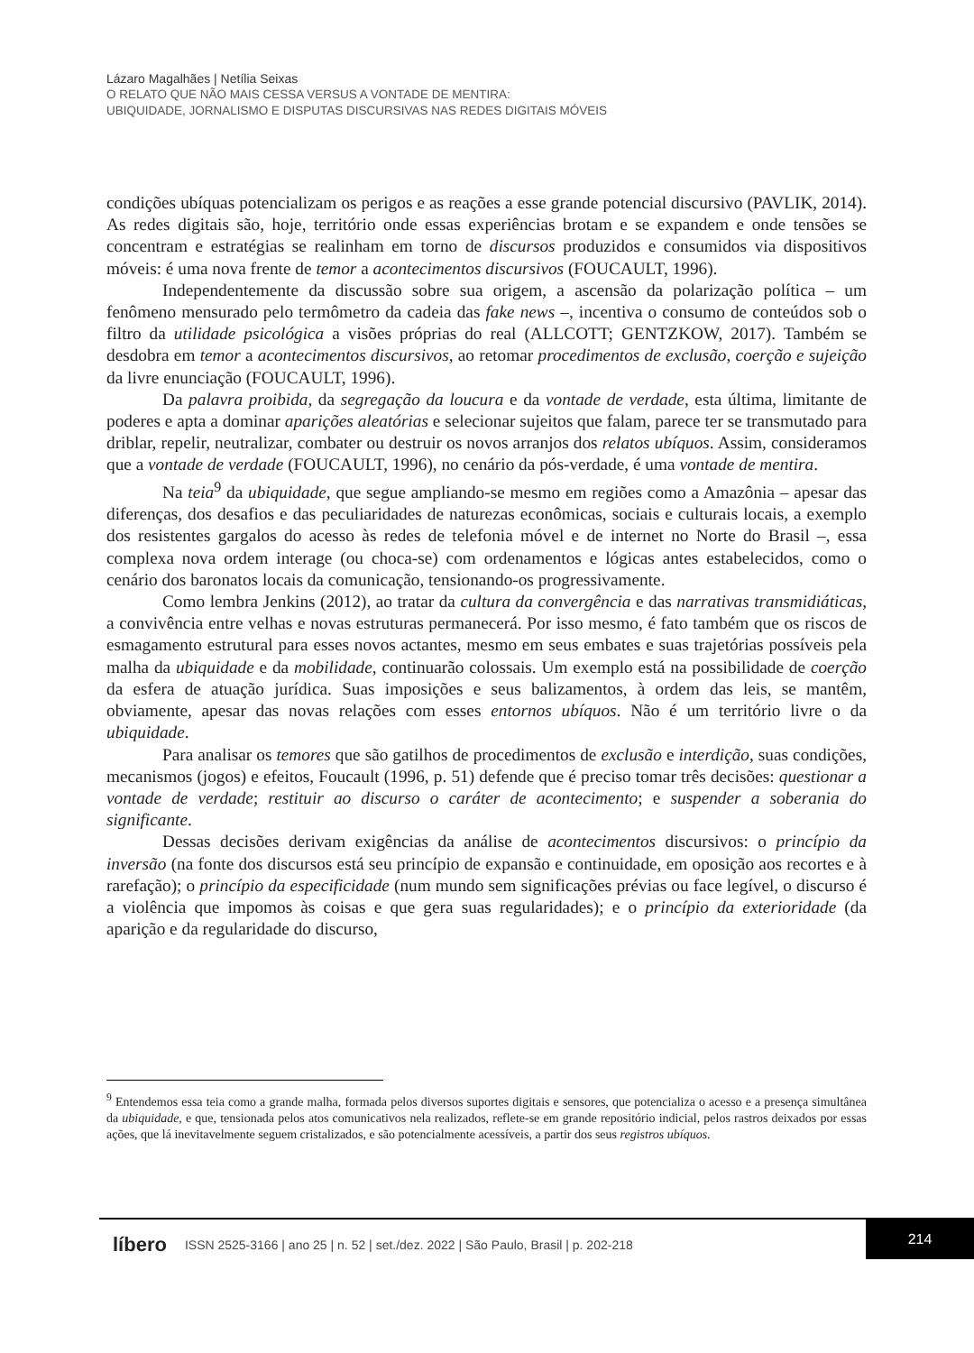Lázaro Magalhães | Netília Seixas
O RELATO QUE NÃO MAIS CESSA VERSUS A VONTADE DE MENTIRA:
UBIQUIDADE, JORNALISMO E DISPUTAS DISCURSIVAS NAS REDES DIGITAIS MÓVEIS
condições ubíquas potencializam os perigos e as reações a esse grande potencial discursivo (PAVLIK, 2014). As redes digitais são, hoje, território onde essas experiências brotam e se expandem e onde tensões se concentram e estratégias se realinham em torno de discursos produzidos e consumidos via dispositivos móveis: é uma nova frente de temor a aconteci­mentos discursivos (FOUCAULT, 1996).
Independentemente da discussão sobre sua origem, a ascensão da polarização polí­tica – um fenômeno mensurado pelo termômetro da cadeia das fake news –, incentiva o consumo de conteúdos sob o filtro da utilidade psicológica a visões próprias do real (ALL­COTT; GENTZKOW, 2017). Também se desdobra em temor a acontecimentos discursivos, ao retomar procedimentos de exclusão, coerção e sujeição da livre enunciação (FOUCAULT, 1996).
Da palavra proibida, da segregação da loucura e da vontade de verdade, esta última, limitante de poderes e apta a dominar aparições aleatórias e selecionar sujeitos que falam, parece ter se transmutado para driblar, repelir, neutralizar, combater ou destruir os novos arranjos dos relatos ubíquos. Assim, consideramos que a vontade de verdade (FOUCAULT, 1996), no cenário da pós-verdade, é uma vontade de mentira.
Na teia<sup>9</sup> da ubiquidade, que segue ampliando-se mesmo em regiões como a Amazônia – apesar das diferenças, dos desafios e das peculiaridades de naturezas econômicas, sociais e culturais locais, a exemplo dos resistentes gargalos do acesso às redes de telefonia móvel e de internet no Norte do Brasil –, essa complexa nova ordem interage (ou choca-se) com ordenamentos e lógicas antes estabelecidos, como o cenário dos baronatos locais da comu­nicação, tensionando-os progressivamente.
Como lembra Jenkins (2012), ao tratar da cultura da convergência e das narrativas transmidiáticas, a convivência entre velhas e novas estruturas permanecerá. Por isso mesmo, é fato também que os riscos de esmagamento estrutural para esses novos actantes, mesmo em seus embates e suas trajetórias possíveis pela malha da ubiquidade e da mobilidade, continuarão colossais. Um exemplo está na possibilidade de coerção da esfera de atuação ju­rídica. Suas imposições e seus balizamentos, à ordem das leis, se mantêm, obviamente, ape­sar das novas relações com esses entornos ubíquos. Não é um território livre o da ubiquidade.
Para analisar os temores que são gatilhos de procedimentos de exclusão e interdição, suas condições, mecanismos (jogos) e efeitos, Foucault (1996, p. 51) defende que é preciso tomar três decisões: questionar a vontade de verdade; restituir ao discurso o caráter de aconteci­mento; e suspender a soberania do significante.
Dessas decisões derivam exigências da análise de acontecimentos discursivos: o prin­cípio da inversão (na fonte dos discursos está seu princípio de expansão e continuidade, em oposição aos recortes e à rarefação); o princípio da especificidade (num mundo sem signifi­cações prévias ou face legível, o discurso é a violência que impomos às coisas e que gera suas regularidades); e o princípio da exterioridade (da aparição e da regularidade do discurso,
<sup>9</sup> Entendemos essa teia como a grande malha, formada pelos diversos suportes digitais e sensores, que poten­cializa o acesso e a presença simultânea da ubiquidade, e que, tensionada pelos atos comunicativos nela reali­zados, reflete-se em grande repositório indicial, pelos rastros deixados por essas ações, que lá inevitavelmente seguem cristalizados, e são potencialmente acessíveis, a partir dos seus registros ubíquos.
líbero ISSN 2525-3166 | ano 25 | n. 52 | set./dez. 2022 | São Paulo, Brasil | p. 202-218 214